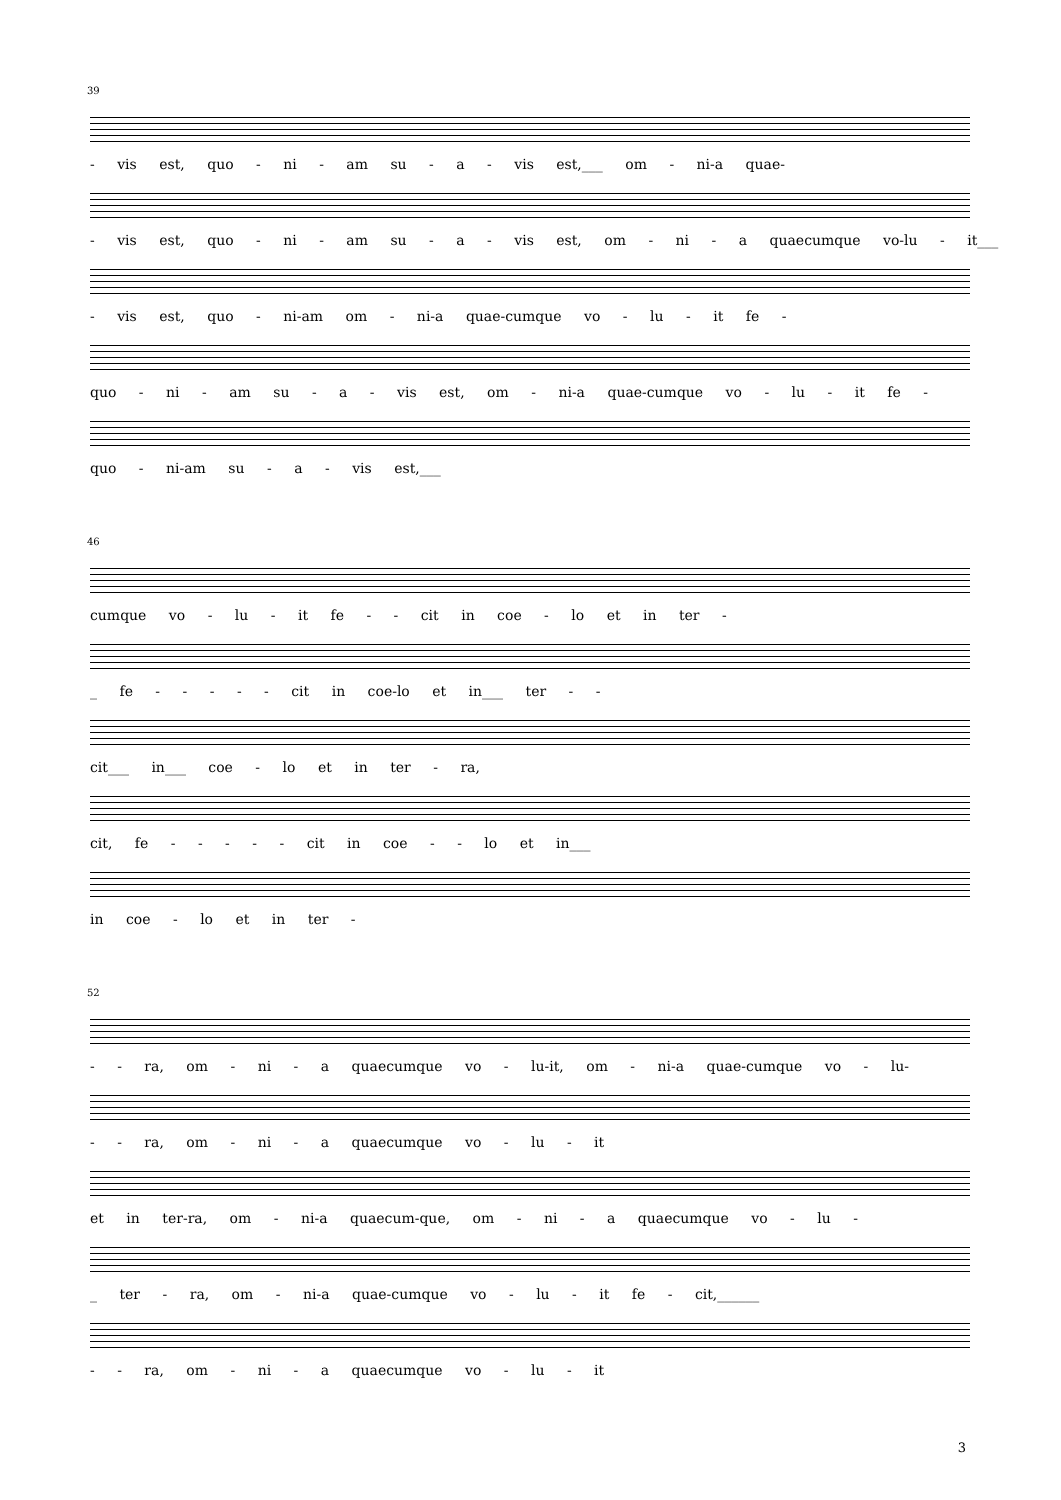39
- vis est, quo - ni - am su - a - vis est,___ om - ni-a quae-
- vis est, quo - ni - am su - a - vis est, om - ni - a quaecumque vo-lu - it___
- vis est, quo - ni-am om - ni-a quae-cumque vo - lu - it fe -
quo - ni - am su - a - vis est, om - ni-a quae-cumque vo - lu - it fe -
quo - ni-am su - a - vis est,___
46
cumque vo - lu - it fe - - cit in coe - lo et in ter -
_ fe - - - - - cit in coe-lo et in___ ter - -
cit___ in___ coe - lo et in ter - ra,
cit, fe - - - - - cit in coe - - lo et in___
in coe - lo et in ter -
52
- - ra, om - ni - a quaecumque vo - lu-it, om - ni-a quae-cumque vo - lu-
- - ra, om - ni - a quaecumque vo - lu - it
et in ter-ra, om - ni-a quaecum-que, om - ni - a quaecumque vo - lu -
_ ter - ra, om - ni-a quae-cumque vo - lu - it fe - cit,______
- - ra, om - ni - a quaecumque vo - lu - it
3